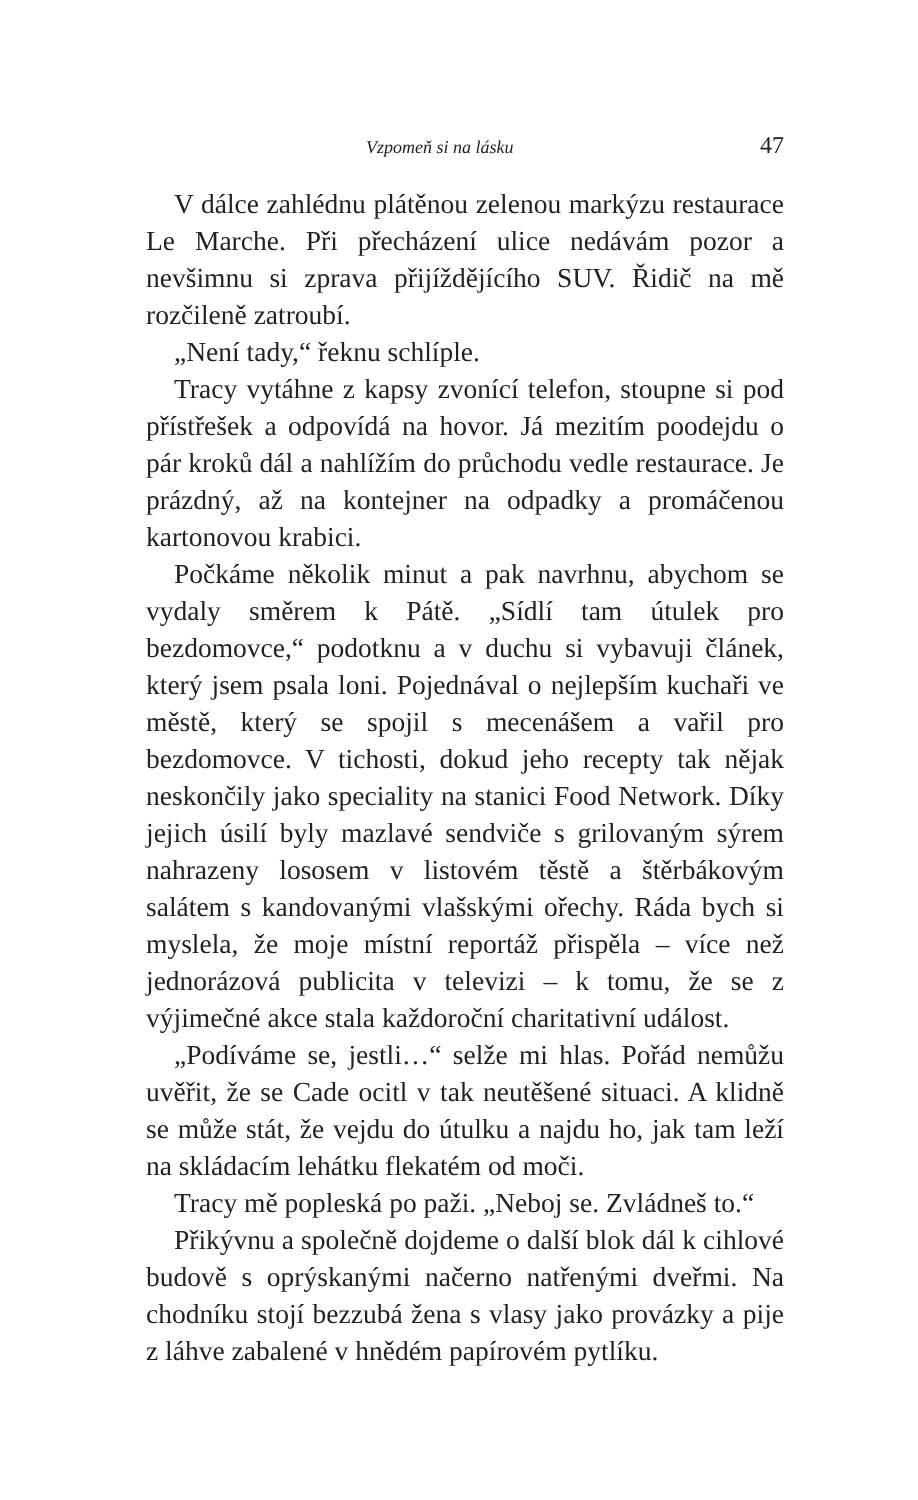Vzpomeň si na lásku 47
V dálce zahlédnu plátěnou zelenou markýzu restaurace Le Marche. Při přecházení ulice nedávám pozor a nevšimnu si zprava přijíždějícího SUV. Řidič na mě rozčileně zatroubí.
„Není tady,“ řeknu schlíple.
Tracy vytáhne z kapsy zvonící telefon, stoupne si pod přístřešek a odpovídá na hovor. Já mezitím poodejdu o pár kroků dál a nahlížím do průchodu vedle restaurace. Je prázdný, až na kontejner na odpadky a promáčenou kartonovou krabici.
Počkáme několik minut a pak navrhnu, abychom se vydaly směrem k Pátě. „Sídlí tam útulek pro bezdomovce,“ podotknu a v duchu si vybavuji článek, který jsem psala loni. Pojednával o nejlepším kuchaři ve městě, který se spojil s mecenášem a vařil pro bezdomovce. V tichosti, dokud jeho recepty tak nějak neskončily jako speciality na stanici Food Network. Díky jejich úsilí byly mazlavé sendviče s grilovaným sýrem nahrazeny lososem v listovém těstě a štěrbákovým salátem s kandovanými vlašskými ořechy. Ráda bych si myslela, že moje místní reportáž přispěla – více než jednorázová publicita v televizi – k tomu, že se z výjimečné akce stala každoroční charitativní událost.
„Podíváme se, jestli…“ selže mi hlas. Pořád nemůžu uvěřit, že se Cade ocitl v tak neutěšené situaci. A klidně se může stát, že vejdu do útulku a najdu ho, jak tam leží na skládacím lehátku flekatém od moči.
Tracy mě popleská po paži. „Neboj se. Zvládneš to.“
Přikývnu a společně dojdeme o další blok dál k cihlové budově s oprýskanými načerno natřenými dveřmi. Na chodníku stojí bezzubá žena s vlasy jako provázky a pije z láhve zabalené v hnědém papírovém pytlíku.